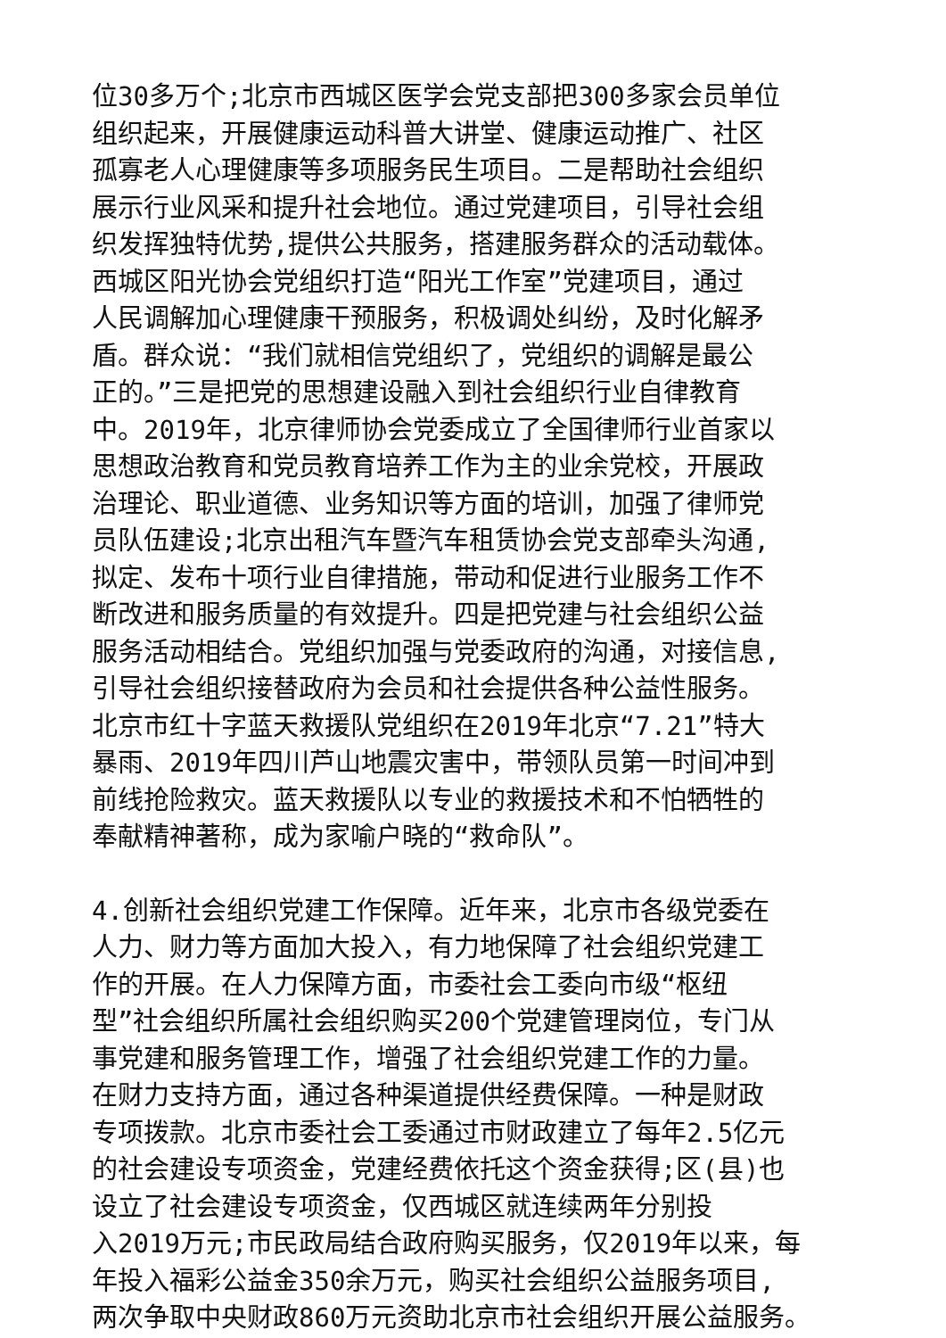位30多万个;北京市西城区医学会党支部把300多家会员单位
组织起来，开展健康运动科普大讲堂、健康运动推广、社区
孤寡老人心理健康等多项服务民生项目。二是帮助社会组织
展示行业风采和提升社会地位。通过党建项目，引导社会组
织发挥独特优势,提供公共服务，搭建服务群众的活动载体。
西城区阳光协会党组织打造“阳光工作室”党建项目，通过
人民调解加心理健康干预服务，积极调处纠纷，及时化解矛
盾。群众说：“我们就相信党组织了，党组织的调解是最公
正的。”三是把党的思想建设融入到社会组织行业自律教育
中。2019年，北京律师协会党委成立了全国律师行业首家以
思想政治教育和党员教育培养工作为主的业余党校，开展政
治理论、职业道德、业务知识等方面的培训，加强了律师党
员队伍建设;北京出租汽车暨汽车租赁协会党支部牵头沟通,
拟定、发布十项行业自律措施，带动和促进行业服务工作不
断改进和服务质量的有效提升。四是把党建与社会组织公益
服务活动相结合。党组织加强与党委政府的沟通，对接信息,
引导社会组织接替政府为会员和社会提供各种公益性服务。
北京市红十字蓝天救援队党组织在2019年北京“7.21”特大
暴雨、2019年四川芦山地震灾害中，带领队员第一时间冲到
前线抢险救灾。蓝天救援队以专业的救援技术和不怕牺牲的
奉献精神著称，成为家喻户晓的“救命队”。
4.创新社会组织党建工作保障。近年来，北京市各级党委在
人力、财力等方面加大投入，有力地保障了社会组织党建工
作的开展。在人力保障方面，市委社会工委向市级“枢纽
型”社会组织所属社会组织购买200个党建管理岗位，专门从
事党建和服务管理工作，增强了社会组织党建工作的力量。
在财力支持方面，通过各种渠道提供经费保障。一种是财政
专项拨款。北京市委社会工委通过市财政建立了每年2.5亿元
的社会建设专项资金，党建经费依托这个资金获得;区(县)也
设立了社会建设专项资金，仅西城区就连续两年分别投
入2019万元;市民政局结合政府购买服务，仅2019年以来，每
年投入福彩公益金350余万元，购买社会组织公益服务项目,
两次争取中央财政860万元资助北京市社会组织开展公益服务。